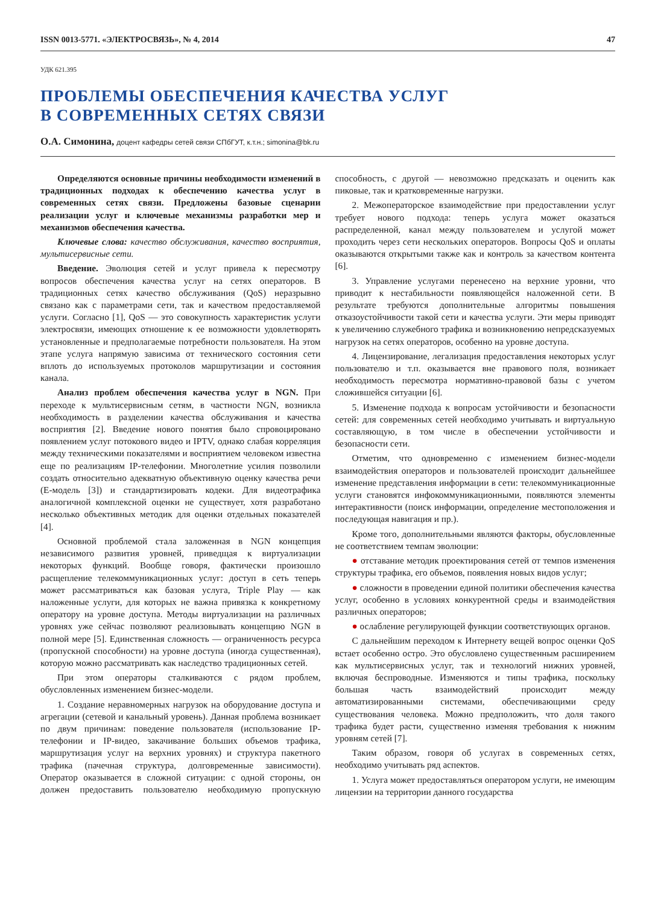ISSN 0013-5771. «ЭЛЕКТРОСВЯЗЬ», № 4, 2014 47
УДК 621.395
ПРОБЛЕМЫ ОБЕСПЕЧЕНИЯ КАЧЕСТВА УСЛУГ
В СОВРЕМЕННЫХ СЕТЯХ СВЯЗИ
О.А. Симонина, доцент кафедры сетей связи СПбГУТ, к.т.н.; simonina@bk.ru
Определяются основные причины необходимости изменений в традиционных подходах к обеспечению качества услуг в современных сетях связи. Предложены базовые сценарии реализации услуг и ключевые механизмы разработки мер и механизмов обеспечения качества.
Ключевые слова: качество обслуживания, качество восприятия, мультисервисные сети.
Введение. Эволюция сетей и услуг привела к пересмотру вопросов обеспечения качества услуг на сетях операторов. В традиционных сетях качество обслуживания (QoS) неразрывно связано как с параметрами сети, так и качеством предоставляемой услуги. Согласно [1], QoS — это совокупность характеристик услуги электросвязи, имеющих отношение к ее возможности удовлетворять установленные и предполагаемые потребности пользователя. На этом этапе услуга напрямую зависима от технического состояния сети вплоть до используемых протоколов маршрутизации и состояния канала.
Анализ проблем обеспечения качества услуг в NGN. При переходе к мультисервисным сетям, в частности NGN, возникла необходимость в разделении качества обслуживания и качества восприятия [2]. Введение нового понятия было спровоцировано появлением услуг потокового видео и IPTV, однако слабая корреляция между техническими показателями и восприятием человеком известна еще по реализациям IP-телефонии. Многолетние усилия позволили создать относительно адекватную объективную оценку качества речи (E-модель [3]) и стандартизировать кодеки. Для видеотрафика аналогичной комплексной оценки не существует, хотя разработано несколько объективных методик для оценки отдельных показателей [4].
Основной проблемой стала заложенная в NGN концепция независимого развития уровней, приведщая к виртуализации некоторых функций. Вообще говоря, фактически произошло расщепление телекоммуникационных услуг: доступ в сеть теперь может рассматриваться как базовая услуга, Triple Play — как наложенные услуги, для которых не важна привязка к конкретному оператору на уровне доступа. Методы виртуализации на различных уровнях уже сейчас позволяют реализовывать концепцию NGN в полной мере [5]. Единственная сложность — ограниченность ресурса (пропускной способности) на уровне доступа (иногда существенная), которую можно рассматривать как наследство традиционных сетей.
При этом операторы сталкиваются с рядом проблем, обусловленных изменением бизнес-модели.
1. Создание неравномерных нагрузок на оборудование доступа и агрегации (сетевой и канальный уровень). Данная проблема возникает по двум причинам: поведение пользователя (использование IP-телефонии и IP-видео, закачивание больших объемов трафика, маршрутизация услуг на верхних уровнях) и структура пакетного трафика (пачечная структура, долговременные зависимости). Оператор оказывается в сложной ситуации: с одной стороны, он должен предоставить пользователю необходимую пропускную способность, с другой — невозможно предсказать и оценить как пиковые, так и кратковременные нагрузки.
2. Межоператорское взаимодействие при предоставлении услуг требует нового подхода: теперь услуга может оказаться распределенной, канал между пользователем и услугой может проходить через сети нескольких операторов. Вопросы QoS и оплаты оказываются открытыми также как и контроль за качеством контента [6].
3. Управление услугами перенесено на верхние уровни, что приводит к нестабильности появляющейся наложенной сети. В результате требуются дополнительные алгоритмы повышения отказоустойчивости такой сети и качества услуги. Эти меры приводят к увеличению служебного трафика и возникновению непредсказуемых нагрузок на сетях операторов, особенно на уровне доступа.
4. Лицензирование, легализация предоставления некоторых услуг пользователю и т.п. оказывается вне правового поля, возникает необходимость пересмотра нормативно-правовой базы с учетом сложившейся ситуации [6].
5. Изменение подхода к вопросам устойчивости и безопасности сетей: для современных сетей необходимо учитывать и виртуальную составляющую, в том числе в обеспечении устойчивости и безопасности сети.
Отметим, что одновременно с изменением бизнес-модели взаимодействия операторов и пользователей происходит дальнейшее изменение представления информации в сети: телекоммуникационные услуги становятся инфокоммуникационными, появляются элементы интерактивности (поиск информации, определение местоположения и последующая навигация и пр.).
Кроме того, дополнительными являются факторы, обусловленные не соответствием темпам эволюции:
● отставание методик проектирования сетей от темпов изменения структуры трафика, его объемов, появления новых видов услуг;
● сложности в проведении единой политики обеспечения качества услуг, особенно в условиях конкурентной среды и взаимодействия различных операторов;
● ослабление регулирующей функции соответствующих органов.
С дальнейшим переходом к Интернету вещей вопрос оценки QoS встает особенно остро. Это обусловлено существенным расширением как мультисервисных услуг, так и технологий нижних уровней, включая беспроводные. Изменяются и типы трафика, поскольку большая часть взаимодействий происходит между автоматизированными системами, обеспечивающими среду существования человека. Можно предположить, что доля такого трафика будет расти, существенно изменяя требования к нижним уровням сетей [7].
Таким образом, говоря об услугах в современных сетях, необходимо учитывать ряд аспектов.
1. Услуга может предоставляться оператором услуги, не имеющим лицензии на территории данного государства